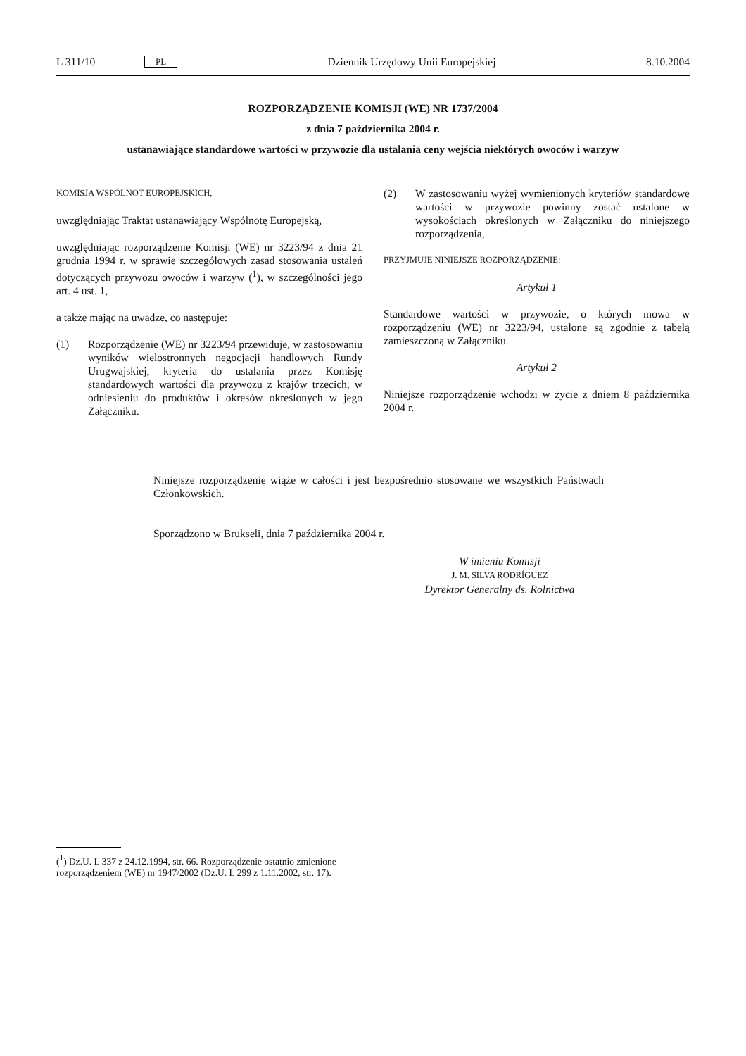L 311/10
PL
Dziennik Urzędowy Unii Europejskiej
8.10.2004
ROZPORZĄDZENIE KOMISJI (WE) NR 1737/2004
z dnia 7 października 2004 r.
ustanawiające standardowe wartości w przywozie dla ustalania ceny wejścia niektórych owoców i warzyw
KOMISJA WSPÓLNOT EUROPEJSKICH,
uwzględniając Traktat ustanawiający Wspólnotę Europejską,
uwzględniając rozporządzenie Komisji (WE) nr 3223/94 z dnia 21 grudnia 1994 r. w sprawie szczegółowych zasad stosowania ustaleń dotyczących przywozu owoców i warzyw (<sup>1</sup>), w szczególności jego art. 4 ust. 1,
a także mając na uwadze, co następuje:
(1) Rozporządzenie (WE) nr 3223/94 przewiduje, w zastosowaniu wyników wielostronnych negocjacji handlowych Rundy Urugwajskiej, kryteria do ustalania przez Komisję standardowych wartości dla przywozu z krajów trzecich, w odniesieniu do produktów i okresów określonych w jego Załączniku.
(2) W zastosowaniu wyżej wymienionych kryteriów standardowe wartości w przywozie powinny zostać ustalone w wysokościach określonych w Załączniku do niniejszego rozporządzenia,
PRZYJMUJE NINIEJSZE ROZPORZĄDZENIE:
Artykuł 1
Standardowe wartości w przywozie, o których mowa w rozporządzeniu (WE) nr 3223/94, ustalone są zgodnie z tabelą zamieszczoną w Załączniku.
Artykuł 2
Niniejsze rozporządzenie wchodzi w życie z dniem 8 października 2004 r.
Niniejsze rozporządzenie wiąże w całości i jest bezpośrednio stosowane we wszystkich Państwach Członkowskich.
Sporządzono w Brukseli, dnia 7 października 2004 r.
W imieniu Komisji
J. M. SILVA RODRÍGUEZ
Dyrektor Generalny ds. Rolnictwa
(<sup>1</sup>) Dz.U. L 337 z 24.12.1994, str. 66. Rozporządzenie ostatnio zmienione rozporządzeniem (WE) nr 1947/2002 (Dz.U. L 299 z 1.11.2002, str. 17).